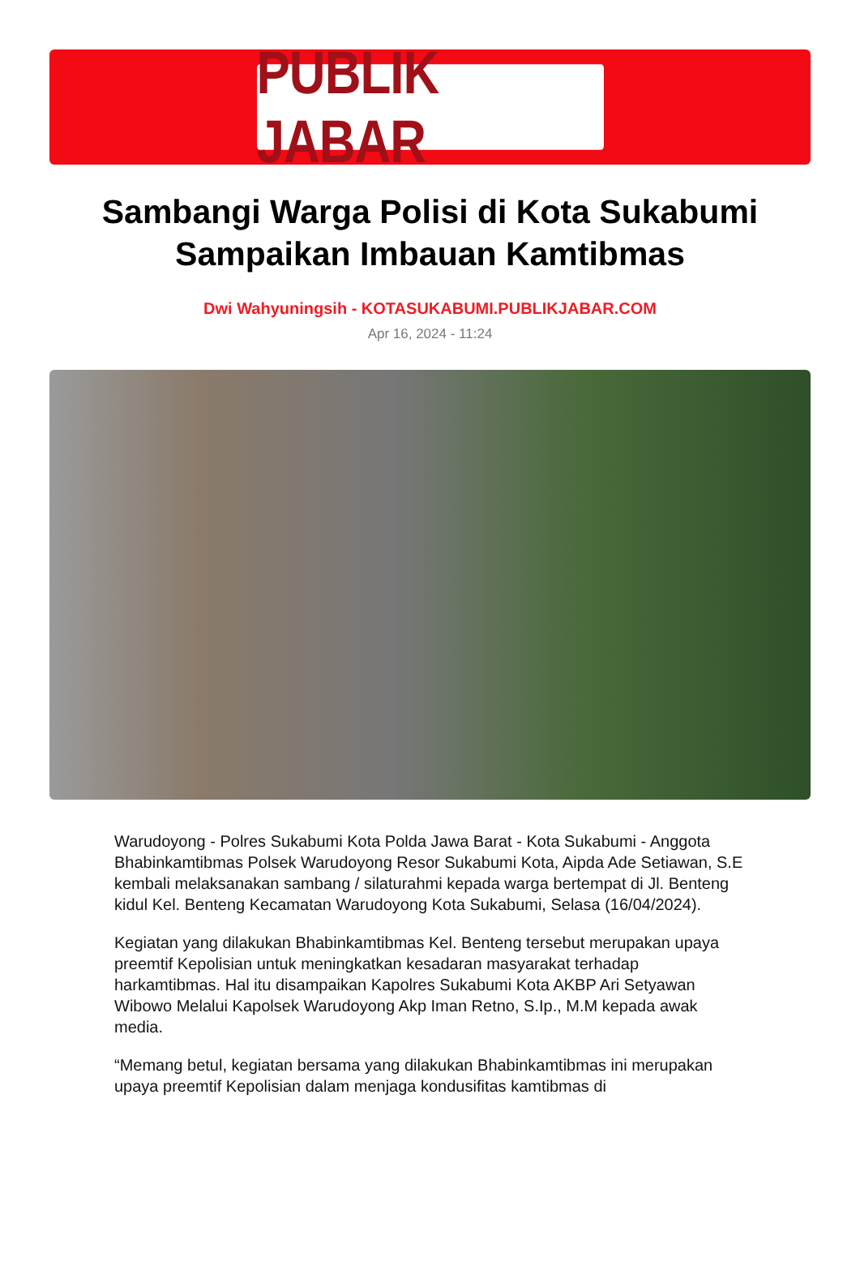PUBLIK JABAR
Sambangi Warga Polisi di Kota Sukabumi Sampaikan Imbauan Kamtibmas
Dwi Wahyuningsih - KOTASUKABUMI.PUBLIKJABAR.COM
Apr 16, 2024 - 11:24
Warudoyong - Polres Sukabumi Kota Polda Jawa Barat - Kota Sukabumi - Anggota Bhabinkamtibmas Polsek Warudoyong Resor Sukabumi Kota, Aipda Ade Setiawan, S.E kembali melaksanakan sambang / silaturahmi kepada warga bertempat di Jl. Benteng kidul Kel. Benteng Kecamatan Warudoyong Kota Sukabumi, Selasa (16/04/2024).
Kegiatan yang dilakukan Bhabinkamtibmas Kel. Benteng tersebut merupakan upaya preemtif Kepolisian untuk meningkatkan kesadaran masyarakat terhadap harkamtibmas. Hal itu disampaikan Kapolres Sukabumi Kota AKBP Ari Setyawan Wibowo Melalui Kapolsek Warudoyong Akp Iman Retno, S.Ip., M.M kepada awak media.
“Memang betul, kegiatan bersama yang dilakukan Bhabinkamtibmas ini merupakan upaya preemtif Kepolisian dalam menjaga kondusifitas kamtibmas di